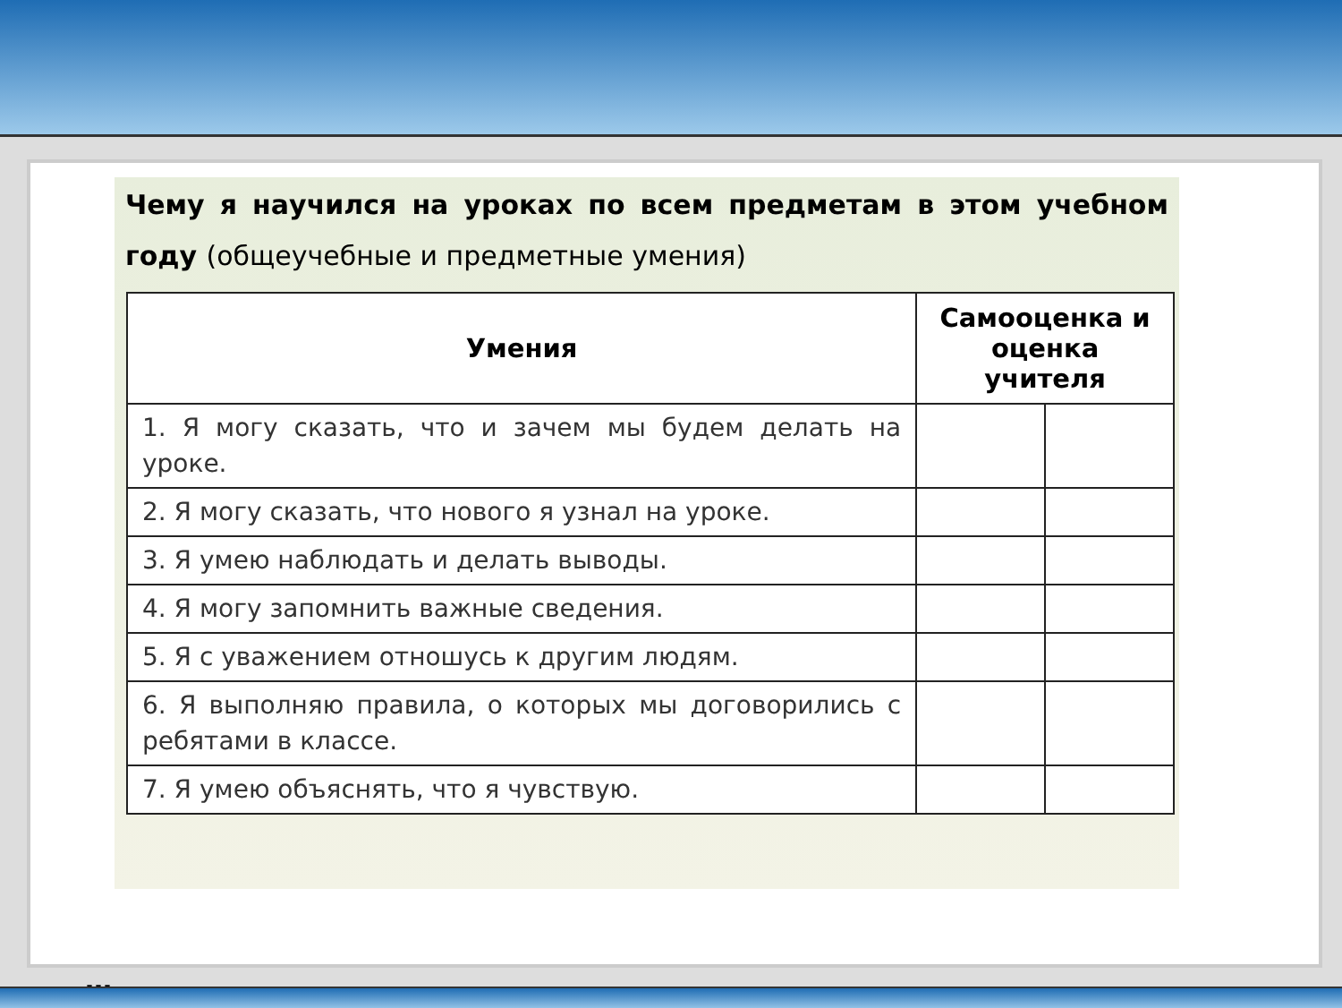Чему я научился на уроках по всем предметам в этом учебном году (общеучебные и предметные умения)
| Умения | Самооценка и оценка учителя | |
| --- | --- | --- |
| 1. Я могу сказать, что и зачем мы будем делать на уроке. | | |
| 2. Я могу сказать, что нового я узнал на уроке. | | |
| 3. Я умею наблюдать и делать выводы. | | |
| 4. Я могу запомнить важные сведения. | | |
| 5. Я с уважением отношусь к другим людям. | | |
| 6. Я выполняю правила, о которых мы договорились с ребятами в классе. | | |
| 7. Я умею объяснять, что я чувствую. | | |
…